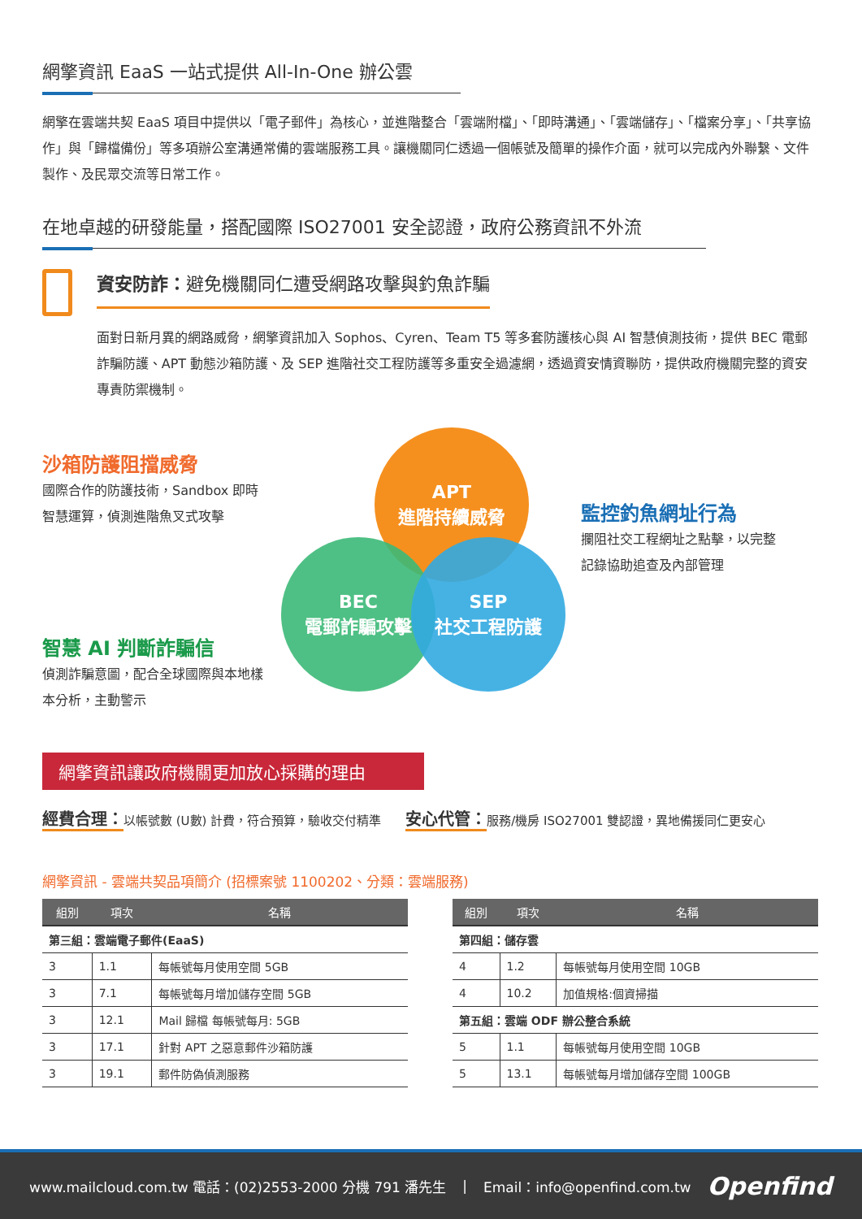網擎資訊 EaaS 一站式提供 All-In-One 辦公雲
網擎在雲端共契 EaaS 項目中提供以「電子郵件」為核心，並進階整合「雲端附檔」、「即時溝通」、「雲端儲存」、「檔案分享」、「共享協作」與「歸檔備份」等多項辦公室溝通常備的雲端服務工具。讓機關同仁透過一個帳號及簡單的操作介面，就可以完成內外聯繫、文件製作、及民眾交流等日常工作。
在地卓越的研發能量，搭配國際 ISO27001 安全認證，政府公務資訊不外流
資安防詐：避免機關同仁遭受網路攻擊與釣魚詐騙
面對日新月異的網路威脅，網擎資訊加入 Sophos、Cyren、Team T5 等多套防護核心與 AI 智慧偵測技術，提供 BEC 電郵詐騙防護、APT 動態沙箱防護、及 SEP 進階社交工程防護等多重安全過濾網，透過資安情資聯防，提供政府機關完整的資安專責防禦機制。
沙箱防護阻擋威脅
國際合作的防護技術，Sandbox 即時
智慧運算，偵測進階魚叉式攻擊
智慧 AI 判斷詐騙信
偵測詐騙意圖，配合全球國際與本地樣
本分析，主動警示
APT
進階持續威脅
BEC
電郵詐騙攻擊
SEP
社交工程防護
監控釣魚網址行為
攔阻社交工程網址之點擊，以完整
記錄協助追查及內部管理
網擎資訊讓政府機關更加放心採購的理由
經費合理：以帳號數 (U數) 計費，符合預算，驗收交付精準
安心代管：服務/機房 ISO27001 雙認證，異地備援同仁更安心
網擎資訊 - 雲端共契品項簡介 (招標案號 1100202、分類：雲端服務)
| 組別 | 項次 | 名稱 |
| --- | --- | --- |
| 第三組：雲端電子郵件(EaaS) | | |
| 3 | 1.1 | 每帳號每月使用空間 5GB |
| 3 | 7.1 | 每帳號每月增加儲存空間 5GB |
| 3 | 12.1 | Mail 歸檔 每帳號每月: 5GB |
| 3 | 17.1 | 針對 APT 之惡意郵件沙箱防護 |
| 3 | 19.1 | 郵件防偽偵測服務 |
| 組別 | 項次 | 名稱 |
| --- | --- | --- |
| 第四組：儲存雲 | | |
| 4 | 1.2 | 每帳號每月使用空間 10GB |
| 4 | 10.2 | 加值規格:個資掃描 |
| 第五組：雲端 ODF 辦公整合系統 | | |
| 5 | 1.1 | 每帳號每月使用空間 10GB |
| 5 | 13.1 | 每帳號每月增加儲存空間 100GB |
www.mailcloud.com.tw 電話：(02)2553-2000 分機 791 潘先生 | Email：info@openfind.com.tw Openfind